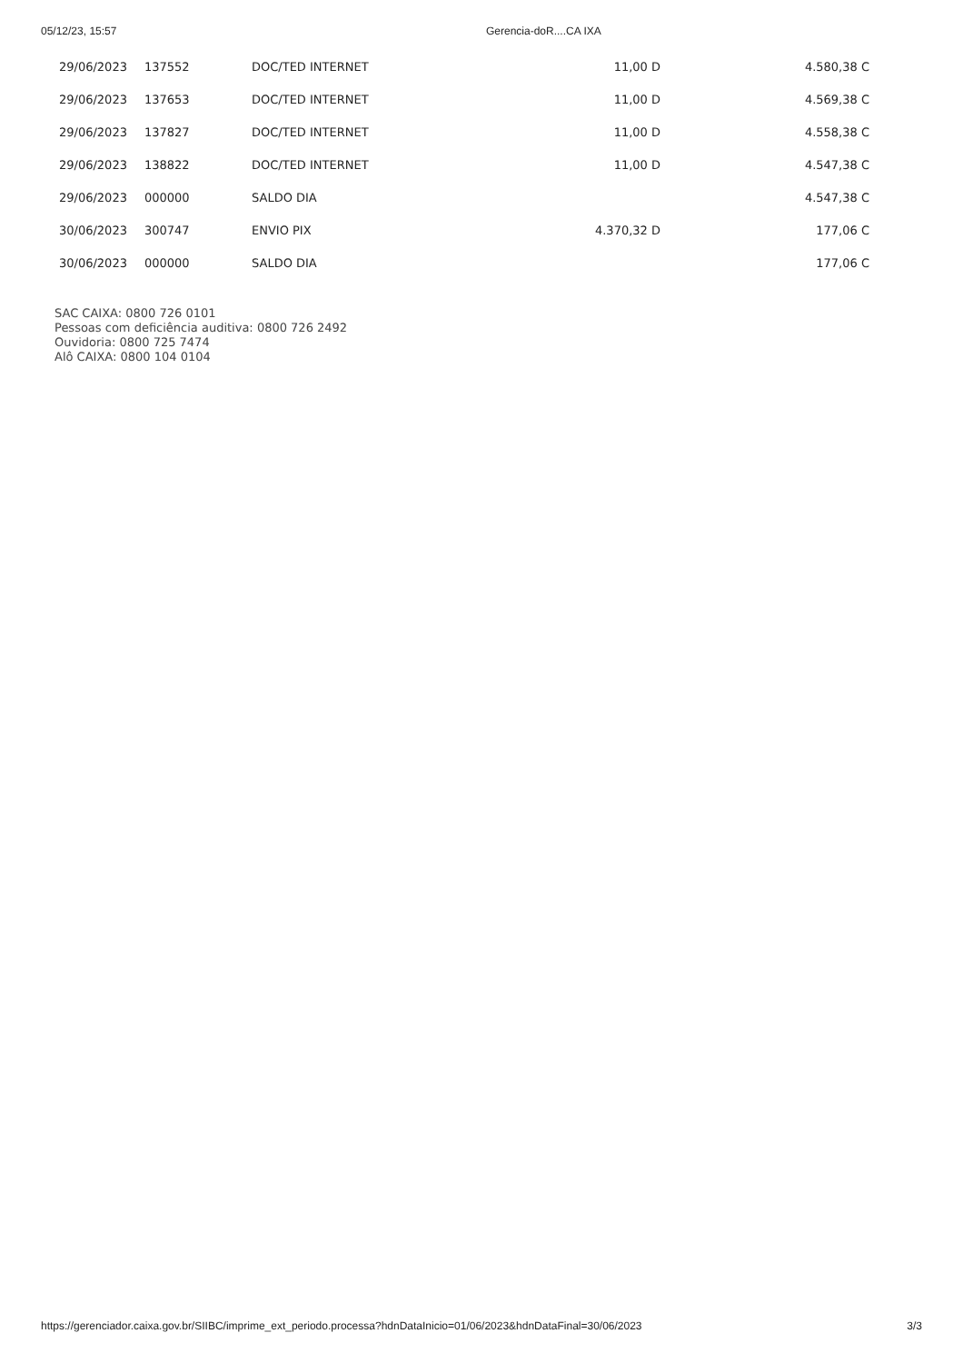05/12/23, 15:57 Gerencia-doR....CA IXA
| 29/06/2023 | 137552 | DOC/TED INTERNET | 11,00 D | 4.580,38 C |
| 29/06/2023 | 137653 | DOC/TED INTERNET | 11,00 D | 4.569,38 C |
| 29/06/2023 | 137827 | DOC/TED INTERNET | 11,00 D | 4.558,38 C |
| 29/06/2023 | 138822 | DOC/TED INTERNET | 11,00 D | 4.547,38 C |
| 29/06/2023 | 000000 | SALDO DIA | | 4.547,38 C |
| 30/06/2023 | 300747 | ENVIO PIX | 4.370,32 D | 177,06 C |
| 30/06/2023 | 000000 | SALDO DIA | | 177,06 C |
SAC CAIXA: 0800 726 0101
Pessoas com deficiência auditiva: 0800 726 2492
Ouvidoria: 0800 725 7474
Alô CAIXA: 0800 104 0104
https://gerenciador.caixa.gov.br/SIIBC/imprime_ext_periodo.processa?hdnDataInicio=01/06/2023&hdnDataFinal=30/06/2023 3/3